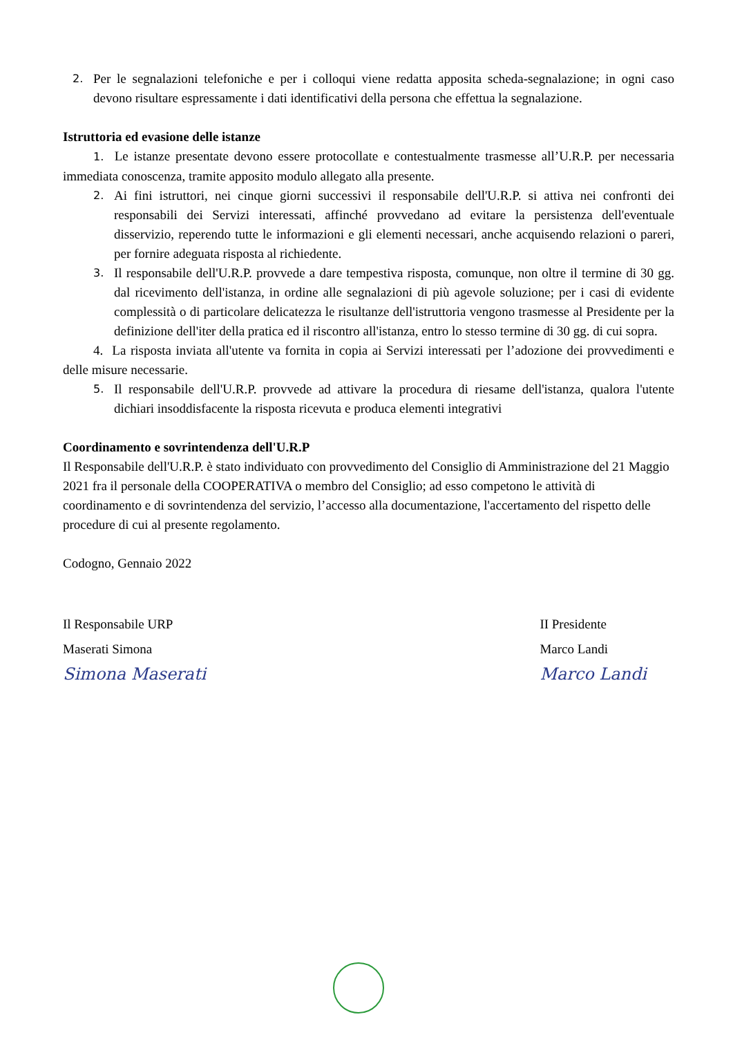2.
Per le segnalazioni telefoniche e per i colloqui viene redatta apposita scheda-segnalazione; in ogni caso devono risultare espressamente i dati identificativi della persona che effettua la segnalazione.
Istruttoria ed evasione delle istanze
1. Le istanze presentate devono essere protocollate e contestualmente trasmesse all’U.R.P. per necessaria immediata conoscenza, tramite apposito modulo allegato alla presente.
2.
Ai fini istruttori, nei cinque giorni successivi il responsabile dell'U.R.P. si attiva nei confronti dei responsabili dei Servizi interessati, affinché provvedano ad evitare la persistenza dell'eventuale disservizio, reperendo tutte le informazioni e gli elementi necessari, anche acquisendo relazioni o pareri, per fornire adeguata risposta al richiedente.
3.
Il responsabile dell'U.R.P. provvede a dare tempestiva risposta, comunque, non oltre il termine di 30 gg. dal ricevimento dell'istanza, in ordine alle segnalazioni di più agevole soluzione; per i casi di evidente complessità o di particolare delicatezza le risultanze dell'istruttoria vengono trasmesse al Presidente per la definizione dell'iter della pratica ed il riscontro all'istanza, entro lo stesso termine di 30 gg. di cui sopra.
4. La risposta inviata all'utente va fornita in copia ai Servizi interessati per l’adozione dei provvedimenti e delle misure necessarie.
5.
Il responsabile dell'U.R.P. provvede ad attivare la procedura di riesame dell'istanza, qualora l'utente dichiari insoddisfacente la risposta ricevuta e produca elementi integrativi
Coordinamento e sovrintendenza dell'U.R.P
Il Responsabile dell'U.R.P. è stato individuato con provvedimento del Consiglio di Amministrazione del 21 Maggio 2021 fra il personale della COOPERATIVA o membro del Consiglio; ad esso competono le attività di coordinamento e di sovrintendenza del servizio, l’accesso alla documentazione, l'accertamento del rispetto delle procedure di cui al presente regolamento.
Codogno, Gennaio 2022
Il Responsabile URP
Maserati Simona
Simona Maserati
II Presidente
Marco Landi
Marco Landi